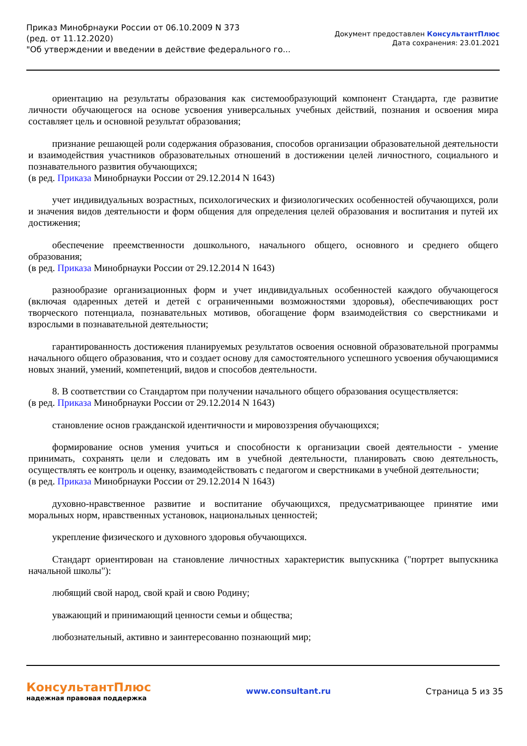Приказ Минобрнауки России от 06.10.2009 N 373
(ред. от 11.12.2020)
"Об утверждении и введении в действие федерального го...
Документ предоставлен КонсультантПлюс
Дата сохранения: 23.01.2021
ориентацию на результаты образования как системообразующий компонент Стандарта, где развитие личности обучающегося на основе усвоения универсальных учебных действий, познания и освоения мира составляет цель и основной результат образования;
признание решающей роли содержания образования, способов организации образовательной деятельности и взаимодействия участников образовательных отношений в достижении целей личностного, социального и познавательного развития обучающихся;
(в ред. Приказа Минобрнауки России от 29.12.2014 N 1643)
учет индивидуальных возрастных, психологических и физиологических особенностей обучающихся, роли и значения видов деятельности и форм общения для определения целей образования и воспитания и путей их достижения;
обеспечение преемственности дошкольного, начального общего, основного и среднего общего образования;
(в ред. Приказа Минобрнауки России от 29.12.2014 N 1643)
разнообразие организационных форм и учет индивидуальных особенностей каждого обучающегося (включая одаренных детей и детей с ограниченными возможностями здоровья), обеспечивающих рост творческого потенциала, познавательных мотивов, обогащение форм взаимодействия со сверстниками и взрослыми в познавательной деятельности;
гарантированность достижения планируемых результатов освоения основной образовательной программы начального общего образования, что и создает основу для самостоятельного успешного усвоения обучающимися новых знаний, умений, компетенций, видов и способов деятельности.
8. В соответствии со Стандартом при получении начального общего образования осуществляется:
(в ред. Приказа Минобрнауки России от 29.12.2014 N 1643)
становление основ гражданской идентичности и мировоззрения обучающихся;
формирование основ умения учиться и способности к организации своей деятельности - умение принимать, сохранять цели и следовать им в учебной деятельности, планировать свою деятельность, осуществлять ее контроль и оценку, взаимодействовать с педагогом и сверстниками в учебной деятельности;
(в ред. Приказа Минобрнауки России от 29.12.2014 N 1643)
духовно-нравственное развитие и воспитание обучающихся, предусматривающее принятие ими моральных норм, нравственных установок, национальных ценностей;
укрепление физического и духовного здоровья обучающихся.
Стандарт ориентирован на становление личностных характеристик выпускника ("портрет выпускника начальной школы"):
любящий свой народ, свой край и свою Родину;
уважающий и принимающий ценности семьи и общества;
любознательный, активно и заинтересованно познающий мир;
КонсультантПлюс
надежная правовая поддержка
www.consultant.ru Страница 5 из 35